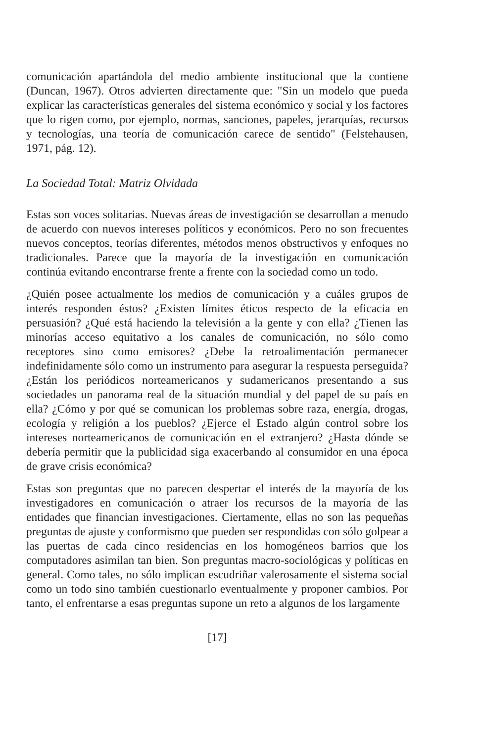comunicación apartándola del medio ambiente institucional que la contiene (Duncan, 1967). Otros advierten directamente que: "Sin un modelo que pueda explicar las características generales del sistema económico y social y los factores que lo rigen como, por ejemplo, normas, sanciones, papeles, jerarquías, recursos y tecnologías, una teoría de comunicación carece de sentido" (Felstehausen, 1971, pág. 12).
La Sociedad Total: Matriz Olvidada
Estas son voces solitarias. Nuevas áreas de investigación se desarrollan a menudo de acuerdo con nuevos intereses políticos y económicos. Pero no son frecuentes nuevos conceptos, teorías diferentes, métodos menos obstructivos y enfoques no tradicionales. Parece que la mayoría de la investigación en comunicación continúa evitando encontrarse frente a frente con la sociedad como un todo.
¿Quién posee actualmente los medios de comunicación y a cuáles grupos de interés responden éstos? ¿Existen límites éticos respecto de la eficacia en persuasión? ¿Qué está haciendo la televisión a la gente y con ella? ¿Tienen las minorías acceso equitativo a los canales de comunicación, no sólo como receptores sino como emisores? ¿Debe la retroalimentación permanecer indefinidamente sólo como un instrumento para asegurar la respuesta perseguida? ¿Están los periódicos norteamericanos y sudamericanos presentando a sus sociedades un panorama real de la situación mundial y del papel de su país en ella? ¿Cómo y por qué se comunican los problemas sobre raza, energía, drogas, ecología y religión a los pueblos? ¿Ejerce el Estado algún control sobre los intereses norteamericanos de comunicación en el extranjero? ¿Hasta dónde se debería permitir que la publicidad siga exacerbando al consumidor en una época de grave crisis económica?
Estas son preguntas que no parecen despertar el interés de la mayoría de los investigadores en comunicación o atraer los recursos de la mayoría de las entidades que financian investigaciones. Ciertamente, ellas no son las pequeñas preguntas de ajuste y conformismo que pueden ser respondidas con sólo golpear a las puertas de cada cinco residencias en los homogéneos barrios que los computadores asimilan tan bien. Son preguntas macro-sociológicas y políticas en general. Como tales, no sólo implican escudriñar valerosamente el sistema social como un todo sino también cuestionarlo eventualmente y proponer cambios. Por tanto, el enfrentarse a esas preguntas supone un reto a algunos de los largamente
[17]